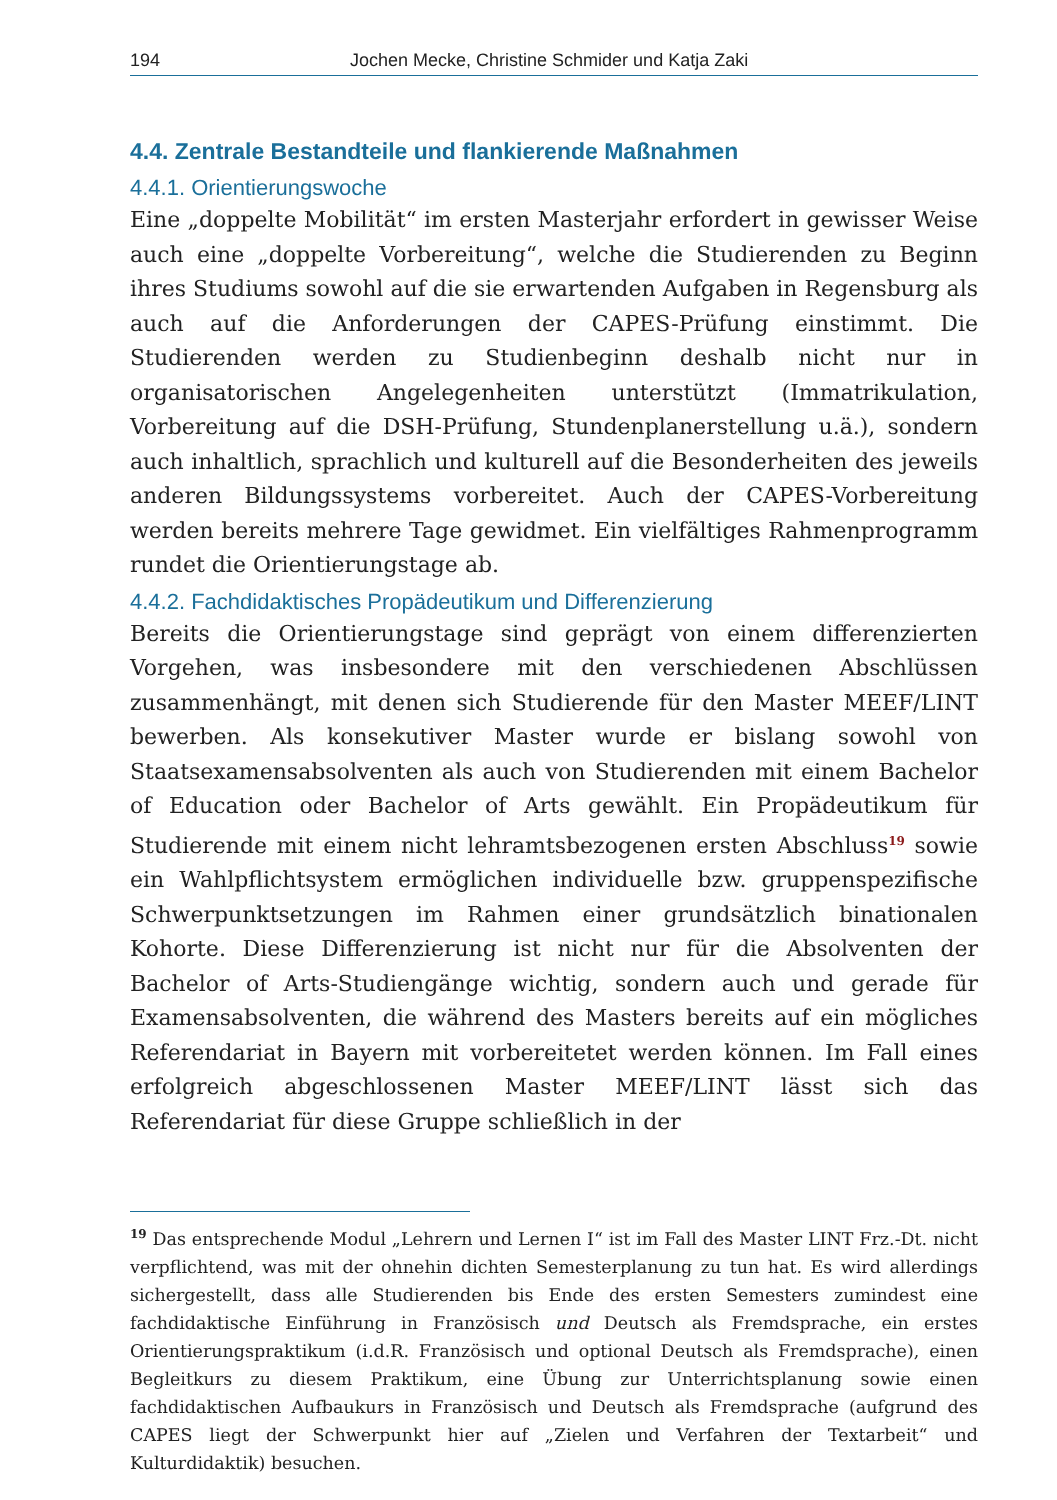194 Jochen Mecke, Christine Schmider und Katja Zaki
4.4. Zentrale Bestandteile und flankierende Maßnahmen
4.4.1. Orientierungswoche
Eine „doppelte Mobilität“ im ersten Masterjahr erfordert in gewisser Weise auch eine „doppelte Vorbereitung“, welche die Studierenden zu Beginn ihres Studiums sowohl auf die sie erwartenden Aufgaben in Regensburg als auch auf die Anforderungen der CAPES-Prüfung einstimmt. Die Studierenden werden zu Studienbeginn deshalb nicht nur in organisatorischen Angelegenheiten unterstützt (Immatrikulation, Vorbereitung auf die DSH-Prüfung, Stundenplanerstellung u.ä.), sondern auch inhaltlich, sprachlich und kulturell auf die Besonderheiten des jeweils anderen Bildungssystems vorbereitet. Auch der CAPES-Vorbereitung werden bereits mehrere Tage gewidmet. Ein vielfältiges Rahmenprogramm rundet die Orientierungstage ab.
4.4.2. Fachdidaktisches Propädeutikum und Differenzierung
Bereits die Orientierungstage sind geprägt von einem differenzierten Vorgehen, was insbesondere mit den verschiedenen Abschlüssen zusammenhängt, mit denen sich Studierende für den Master MEEF/LINT bewerben. Als konsekutiver Master wurde er bislang sowohl von Staatsexamensabsolventen als auch von Studierenden mit einem Bachelor of Education oder Bachelor of Arts gewählt. Ein Propädeutikum für Studierende mit einem nicht lehramtsbezogenen ersten Abschluss<sup>19</sup> sowie ein Wahlpflichtsystem ermöglichen individuelle bzw. gruppenspezifische Schwerpunktsetzungen im Rahmen einer grundsätzlich binationalen Kohorte. Diese Differenzierung ist nicht nur für die Absolventen der Bachelor of Arts-Studiengänge wichtig, sondern auch und gerade für Examensabsolventen, die während des Masters bereits auf ein mögliches Referendariat in Bayern mit vorbereitetet werden können. Im Fall eines erfolgreich abgeschlossenen Master MEEF/LINT lässt sich das Referendariat für diese Gruppe schließlich in der
<sup>19</sup> Das entsprechende Modul „Lehrern und Lernen I“ ist im Fall des Master LINT Frz.-Dt. nicht verpflichtend, was mit der ohnehin dichten Semesterplanung zu tun hat. Es wird allerdings sichergestellt, dass alle Studierenden bis Ende des ersten Semesters zumindest eine fachdidaktische Einführung in Französisch und Deutsch als Fremdsprache, ein erstes Orientierungspraktikum (i.d.R. Französisch und optional Deutsch als Fremdsprache), einen Begleitkurs zu diesem Praktikum, eine Übung zur Unterrichtsplanung sowie einen fachdidaktischen Aufbaukurs in Französisch und Deutsch als Fremdsprache (aufgrund des CAPES liegt der Schwerpunkt hier auf „Zielen und Verfahren der Textarbeit“ und Kulturdidaktik) besuchen.